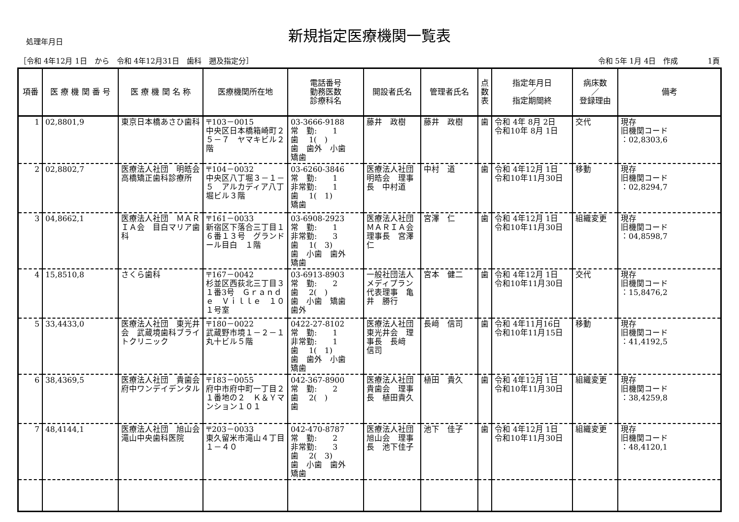新規指定医療機関一覧表
処理年月日
［令和 4年12月 1日　から　令和 4年12月31日　歯科　遡及指定分］ 令和 5年 1月 4日　作成　　　　1頁
| 項番 | 医 療 機 関 番 号 | 医 療 機 関 名 称 | 医療機関所在地 | 電話番号 勤務医数 診療科名 | 開設者氏名 | 管理者氏名 | 点 数 表 | 指定年月日 ／ 指定期間終 | 病床数 ／ 登録理由 | 備考 |
| --- | --- | --- | --- | --- | --- | --- | --- | --- | --- | --- |
| 1 | 02,8801,9 | 東京日本橋あさひ歯科 | 〒103－0015 中央区日本橋箱崎町２５－７ ヤマキビル２階 | 03-3666-9188 常 勤: 1 歯 1( ) 歯 歯外 小歯 矯歯 | 藤井 政樹 | 藤井 政樹 | 歯 | 令和 4年 8月 2日 令和10年 8月 1日 | 交代 | 現存 旧機関コード ：02,8303,6 |
| 2 | 02,8802,7 | 医療法人社団 明皓会 高橋矯正歯科診療所 | 〒104－0032 中央区八丁堀３－１－５ アルカディア八丁堀ビル３階 | 03-6260-3846 常 勤: 1 非常勤: 1 歯 1( 1) 矯歯 | 医療法人社団 明皓会 理事長 中村道 | 中村 道 | 歯 | 令和 4年12月 1日 令和10年11月30日 | 移動 | 現存 旧機関コード ：02,8294,7 |
| 3 | 04,8662,1 | 医療法人社団 ＭＡＲＩＡ会 目白マリア歯科 | 〒161－0033 新宿区下落合三丁目１６番１３号 グランドール目白 １階 | 03-6908-2923 常 勤: 1 非常勤: 3 歯 1( 3) 歯 小歯 歯外 矯歯 | 医療法人社団 ＭＡＲＩＡ会 理事長 宮澤 仁 | 宮澤 仁 | 歯 | 令和 4年12月 1日 令和10年11月30日 | 組織変更 | 現存 旧機関コード ：04,8598,7 |
| 4 | 15,8510,8 | さくら歯科 | 〒167－0042 杉並区西荻北三丁目３１番3号 Ｇｒａｎｄｅ Ｖｉｌｌｅ １０１号室 | 03-6913-8903 常 勤: 2 歯 2( ) 歯 小歯 矯歯 歯外 | 一般社団法人 メディプラン 代表理事 亀井 勝行 | 宮本 健二 | 歯 | 令和 4年12月 1日 令和10年11月30日 | 交代 | 現存 旧機関コード ：15,8476,2 |
| 5 | 33,4433,0 | 医療法人社団 東光井会 武蔵境歯科ブライトクリニック | 〒180－0022 武蔵野市境１－２－１ 丸十ビル５階 | 0422-27-8102 常 勤: 1 非常勤: 1 歯 1( 1) 歯 歯外 小歯 矯歯 | 医療法人社団 東光井会 理事長 長﨑 信司 | 長﨑 信司 | 歯 | 令和 4年11月16日 令和10年11月15日 | 移動 | 現存 旧機関コード ：41,4192,5 |
| 6 | 38,4369,5 | 医療法人社団 貴歯会 府中ワンデイデンタル | 〒183－0055 府中市府中町一丁目２１番地の２ Ｋ＆Ｙマンション１０１ | 042-367-8900 常 勤: 2 歯 2( ) 歯 | 医療法人社団 貴歯会 理事長 植田貴久 | 植田 貴久 | 歯 | 令和 4年12月 1日 令和10年11月30日 | 組織変更 | 現存 旧機関コード ：38,4259,8 |
| 7 | 48,4144,1 | 医療法人社団 旭山会 滝山中央歯科医院 | 〒203－0033 東久留米市滝山４丁目１－４０ | 042-470-8787 常 勤: 2 非常勤: 3 歯 2( 3) 歯 小歯 歯外 矯歯 | 医療法人社団 旭山会 理事長 池下佳子 | 池下 佳子 | 歯 | 令和 4年12月 1日 令和10年11月30日 | 組織変更 | 現存 旧機関コード ：48,4120,1 |